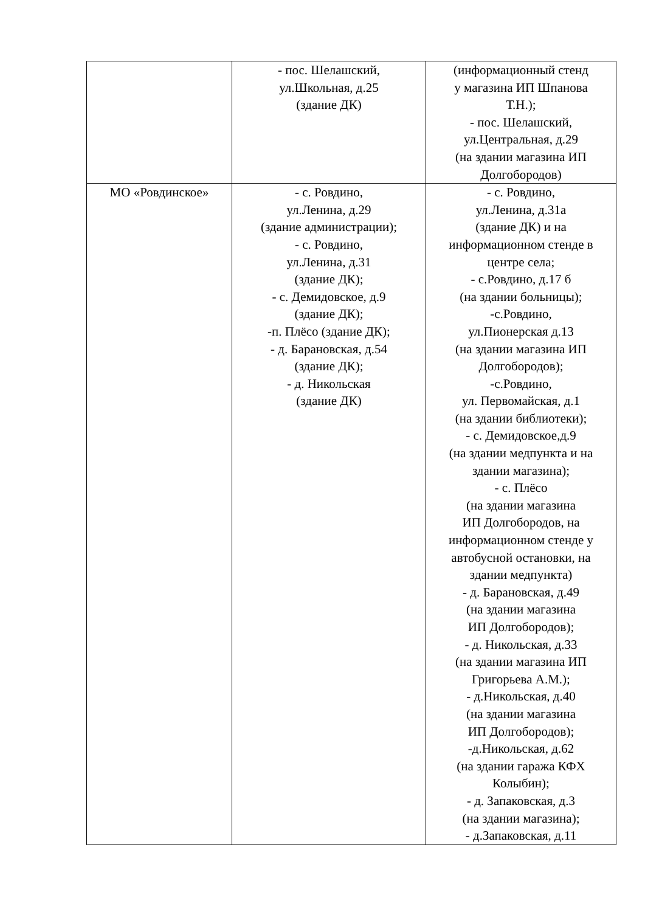| | - пос. Шелашский, ул.Школьная, д.25 (здание ДК) | (информационный стенд у магазина ИП Шпанова Т.Н.); - пос. Шелашский, ул.Центральная, д.29 (на здании магазина ИП Долгобородов) |
| МО «Ровдинское» | - с. Ровдино, ул.Ленина, д.29 (здание администрации); - с. Ровдино, ул.Ленина, д.31 (здание ДК); - с. Демидовское, д.9 (здание ДК); -п. Плёсо (здание ДК); - д. Барановская, д.54 (здание ДК); - д. Никольская (здание ДК) | - с. Ровдино, ул.Ленина, д.31а (здание ДК) и на информационном стенде в центре села; - с.Ровдино, д.17 б (на здании больницы); -с.Ровдино, ул.Пионерская д.13 (на здании магазина ИП Долгобородов); -с.Ровдино, ул. Первомайская, д.1 (на здании библиотеки); - с. Демидовское,д.9 (на здании медпункта и на здании магазина); - с. Плёсо (на здании магазина ИП Долгобородов, на информационном стенде у автобусной остановки, на здании медпункта) - д. Барановская, д.49 (на здании магазина ИП Долгобородов); - д. Никольская, д.33 (на здании магазина ИП Григорьева А.М.); - д.Никольская, д.40 (на здании магазина ИП Долгобородов); -д.Никольская, д.62 (на здании гаража КФХ Колыбин); - д. Запаковская, д.3 (на здании магазина); - д.Запаковская, д.11 |